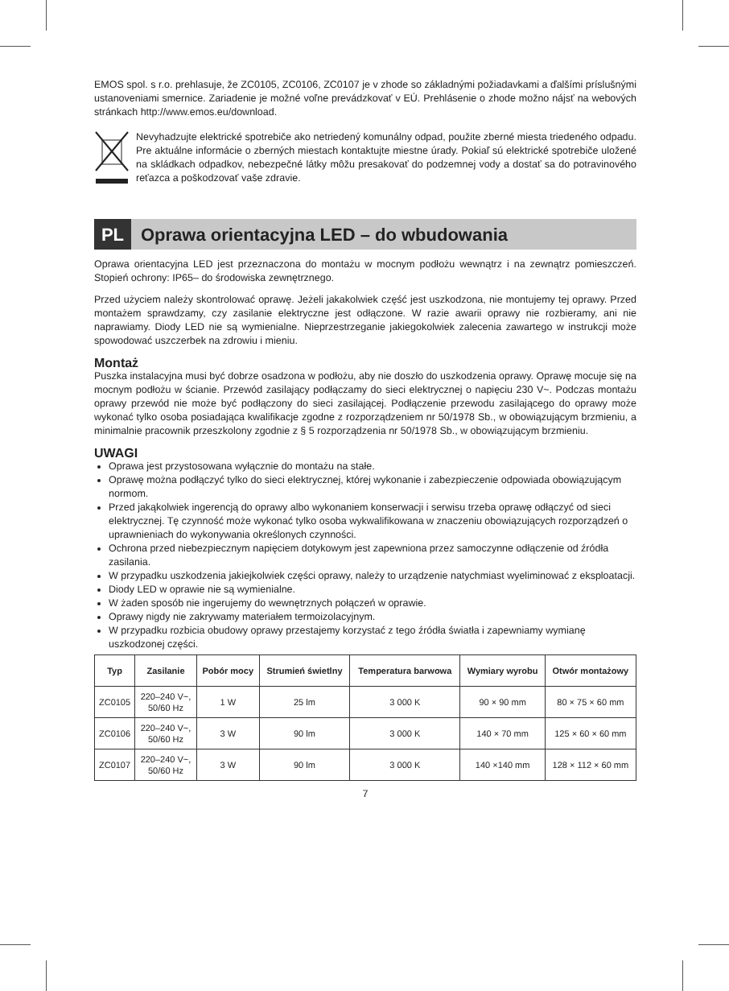EMOS spol. s r.o. prehlasuje, že ZC0105, ZC0106, ZC0107 je v zhode so základnými požiadavkami a ďalšími príslušnými ustanoveniami smernice. Zariadenie je možné voľne prevádzkovať v EÚ. Prehlásenie o zhode možno nájsť na webových stránkach http://www.emos.eu/download.
Nevyhadzujte elektrické spotrebiče ako netriedený komunálny odpad, použite zberné miesta triedeného odpadu. Pre aktuálne informácie o zberných miestach kontaktujte miestne úrady. Pokiaľ sú elektrické spotrebiče uložené na skládkach odpadkov, nebezpečné látky môžu presakovať do podzemnej vody a dostať sa do potravinového reťazca a poškodzovať vaše zdravie.
PL
Oprawa orientacyjna LED – do wbudowania
Oprawa orientacyjna LED jest przeznaczona do montażu w mocnym podłożu wewnątrz i na zewnątrz pomieszczeń. Stopień ochrony: IP65– do środowiska zewnętrznego.
Przed użyciem należy skontrolować oprawę. Jeżeli jakakolwiek część jest uszkodzona, nie montujemy tej oprawy. Przed montażem sprawdzamy, czy zasilanie elektryczne jest odłączone. W razie awarii oprawy nie rozbieramy, ani nie naprawiamy. Diody LED nie są wymienialne. Nieprzestrzeganie jakiegokolwiek zalecenia zawartego w instrukcji może spowodować uszczerbek na zdrowiu i mieniu.
Montaż
Puszka instalacyjna musi być dobrze osadzona w podłożu, aby nie doszło do uszkodzenia oprawy. Oprawę mocuje się na mocnym podłożu w ścianie. Przewód zasilający podłączamy do sieci elektrycznej o napięciu 230 V~. Podczas montażu oprawy przewód nie może być podłączony do sieci zasilającej. Podłączenie przewodu zasilającego do oprawy może wykonać tylko osoba posiadająca kwalifikacje zgodne z rozporządzeniem nr 50/1978 Sb., w obowiązującym brzmieniu, a minimalnie pracownik przeszkolony zgodnie z § 5 rozporządzenia nr 50/1978 Sb., w obowiązującym brzmieniu.
UWAGI
Oprawa jest przystosowana wyłącznie do montażu na stałe.
Oprawę można podłączyć tylko do sieci elektrycznej, której wykonanie i zabezpieczenie odpowiada obowiązującym normom.
Przed jakąkolwiek ingerencją do oprawy albo wykonaniem konserwacji i serwisu trzeba oprawę odłączyć od sieci elektrycznej. Tę czynność może wykonać tylko osoba wykwalifikowana w znaczeniu obowiązujących rozporządzeń o uprawnieniach do wykonywania określonych czynności.
Ochrona przed niebezpiecznym napięciem dotykowym jest zapewniona przez samoczynne odłączenie od źródła zasilania.
W przypadku uszkodzenia jakiejkolwiek części oprawy, należy to urządzenie natychmiast wyeliminować z eksploatacji.
Diody LED w oprawie nie są wymienialne.
W żaden sposób nie ingerujemy do wewnętrznych połączeń w oprawie.
Oprawy nigdy nie zakrywamy materiałem termoizolacyjnym.
W przypadku rozbicia obudowy oprawy przestajemy korzystać z tego źródła światła i zapewniamy wymianę uszkodzonej części.
| Typ | Zasilanie | Pobór mocy | Strumień świetlny | Temperatura barwowa | Wymiary wyrobu | Otwór montażowy |
| --- | --- | --- | --- | --- | --- | --- |
| ZC0105 | 220–240 V~, 50/60 Hz | 1 W | 25 lm | 3 000 K | 90 × 90 mm | 80 × 75 × 60 mm |
| ZC0106 | 220–240 V~, 50/60 Hz | 3 W | 90 lm | 3 000 K | 140 × 70 mm | 125 × 60 × 60 mm |
| ZC0107 | 220–240 V~, 50/60 Hz | 3 W | 90 lm | 3 000 K | 140 ×140 mm | 128 × 112 × 60 mm |
7